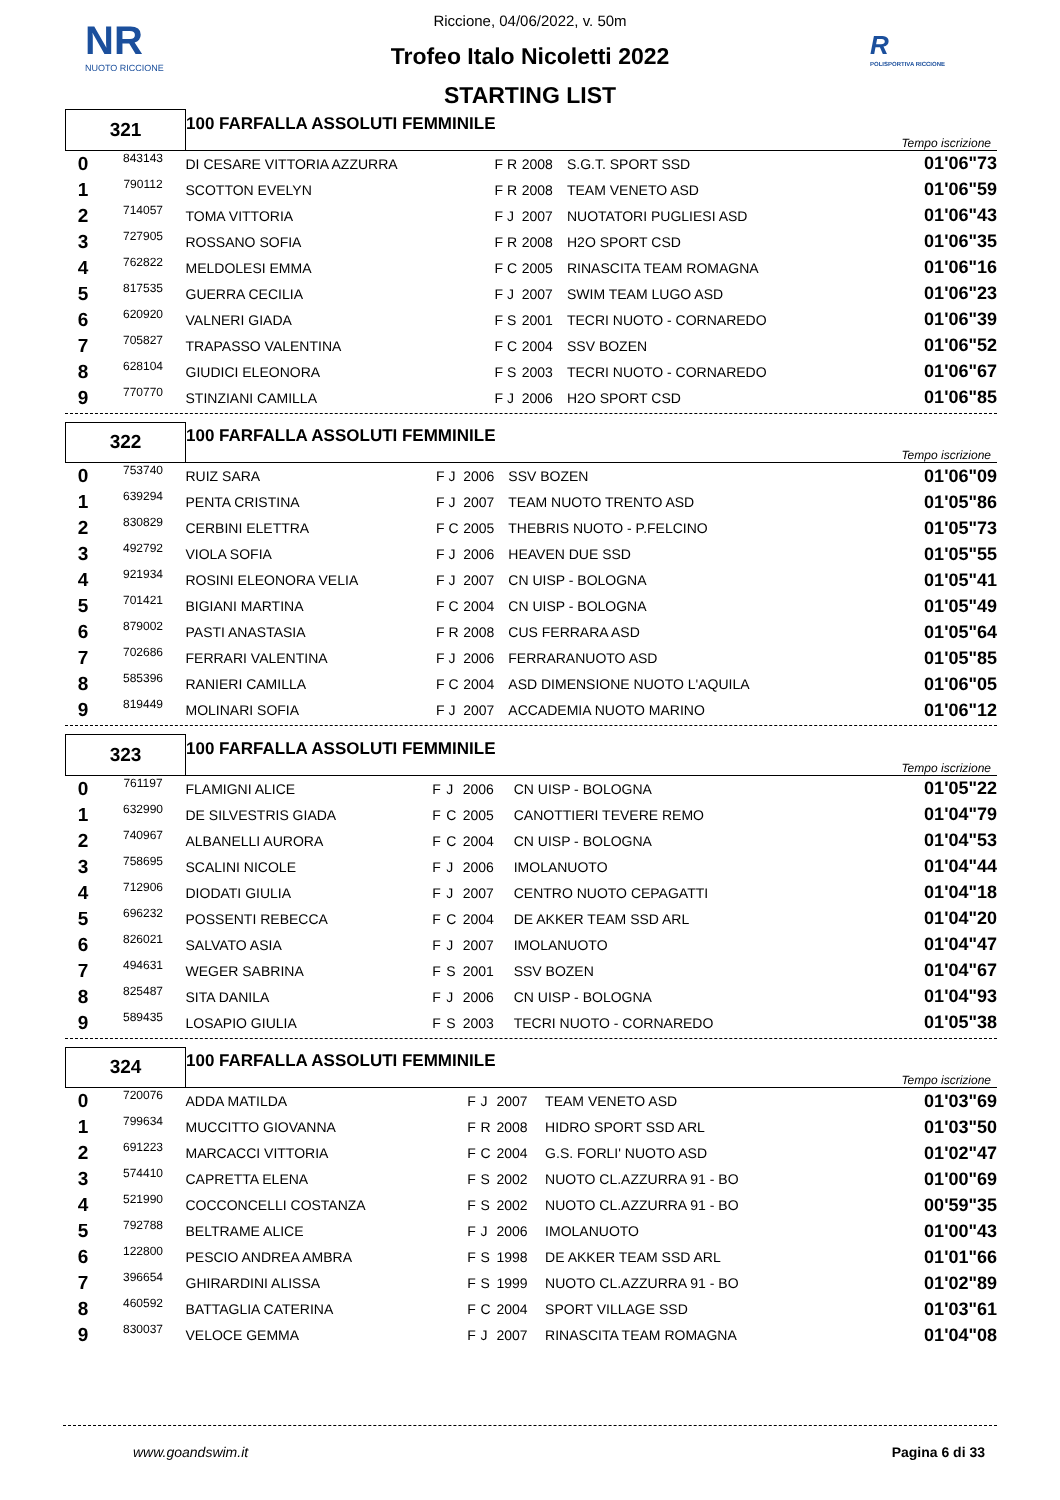NR
NUOTO RICCIONE
R
POLISPORTIVA RICCIONE
Riccione, 04/06/2022, v. 50m
Trofeo Italo Nicoletti 2022
STARTING LIST
| 321 | | 100 FARFALLA ASSOLUTI FEMMINILE | | | | | Tempo iscrizione |
| 0 | 843143 | DI CESARE VITTORIA AZZURRA | F | R | 2008 | S.G.T. SPORT SSD | 01'06"73 |
| 1 | 790112 | SCOTTON EVELYN | F | R | 2008 | TEAM VENETO ASD | 01'06"59 |
| 2 | 714057 | TOMA VITTORIA | F | J | 2007 | NUOTATORI PUGLIESI ASD | 01'06"43 |
| 3 | 727905 | ROSSANO SOFIA | F | R | 2008 | H2O SPORT CSD | 01'06"35 |
| 4 | 762822 | MELDOLESI EMMA | F | C | 2005 | RINASCITA TEAM ROMAGNA | 01'06"16 |
| 5 | 817535 | GUERRA CECILIA | F | J | 2007 | SWIM TEAM LUGO ASD | 01'06"23 |
| 6 | 620920 | VALNERI GIADA | F | S | 2001 | TECRI NUOTO - CORNAREDO | 01'06"39 |
| 7 | 705827 | TRAPASSO VALENTINA | F | C | 2004 | SSV BOZEN | 01'06"52 |
| 8 | 628104 | GIUDICI ELEONORA | F | S | 2003 | TECRI NUOTO - CORNAREDO | 01'06"67 |
| 9 | 770770 | STINZIANI CAMILLA | F | J | 2006 | H2O SPORT CSD | 01'06"85 |
| 322 | | 100 FARFALLA ASSOLUTI FEMMINILE | | | | | Tempo iscrizione |
| 0 | 753740 | RUIZ SARA | F | J | 2006 | SSV BOZEN | 01'06"09 |
| 1 | 639294 | PENTA CRISTINA | F | J | 2007 | TEAM NUOTO TRENTO ASD | 01'05"86 |
| 2 | 830829 | CERBINI ELETTRA | F | C | 2005 | THEBRIS NUOTO - P.FELCINO | 01'05"73 |
| 3 | 492792 | VIOLA SOFIA | F | J | 2006 | HEAVEN DUE SSD | 01'05"55 |
| 4 | 921934 | ROSINI ELEONORA VELIA | F | J | 2007 | CN UISP - BOLOGNA | 01'05"41 |
| 5 | 701421 | BIGIANI MARTINA | F | C | 2004 | CN UISP - BOLOGNA | 01'05"49 |
| 6 | 879002 | PASTI ANASTASIA | F | R | 2008 | CUS FERRARA ASD | 01'05"64 |
| 7 | 702686 | FERRARI VALENTINA | F | J | 2006 | FERRARANUOTO ASD | 01'05"85 |
| 8 | 585396 | RANIERI CAMILLA | F | C | 2004 | ASD DIMENSIONE NUOTO L'AQUILA | 01'06"05 |
| 9 | 819449 | MOLINARI SOFIA | F | J | 2007 | ACCADEMIA NUOTO MARINO | 01'06"12 |
| 323 | | 100 FARFALLA ASSOLUTI FEMMINILE | | | | | Tempo iscrizione |
| 0 | 761197 | FLAMIGNI ALICE | F | J | 2006 | CN UISP - BOLOGNA | 01'05"22 |
| 1 | 632990 | DE SILVESTRIS GIADA | F | C | 2005 | CANOTTIERI TEVERE REMO | 01'04"79 |
| 2 | 740967 | ALBANELLI AURORA | F | C | 2004 | CN UISP - BOLOGNA | 01'04"53 |
| 3 | 758695 | SCALINI NICOLE | F | J | 2006 | IMOLANUOTO | 01'04"44 |
| 4 | 712906 | DIODATI GIULIA | F | J | 2007 | CENTRO NUOTO CEPAGATTI | 01'04"18 |
| 5 | 696232 | POSSENTI REBECCA | F | C | 2004 | DE AKKER TEAM SSD ARL | 01'04"20 |
| 6 | 826021 | SALVATO ASIA | F | J | 2007 | IMOLANUOTO | 01'04"47 |
| 7 | 494631 | WEGER SABRINA | F | S | 2001 | SSV BOZEN | 01'04"67 |
| 8 | 825487 | SITA DANILA | F | J | 2006 | CN UISP - BOLOGNA | 01'04"93 |
| 9 | 589435 | LOSAPIO GIULIA | F | S | 2003 | TECRI NUOTO - CORNAREDO | 01'05"38 |
| 324 | | 100 FARFALLA ASSOLUTI FEMMINILE | | | | | Tempo iscrizione |
| 0 | 720076 | ADDA MATILDA | F | J | 2007 | TEAM VENETO ASD | 01'03"69 |
| 1 | 799634 | MUCCITTO GIOVANNA | F | R | 2008 | HIDRO SPORT SSD ARL | 01'03"50 |
| 2 | 691223 | MARCACCI VITTORIA | F | C | 2004 | G.S. FORLI' NUOTO ASD | 01'02"47 |
| 3 | 574410 | CAPRETTA ELENA | F | S | 2002 | NUOTO CL.AZZURRA 91 - BO | 01'00"69 |
| 4 | 521990 | COCCONCELLI COSTANZA | F | S | 2002 | NUOTO CL.AZZURRA 91 - BO | 00'59"35 |
| 5 | 792788 | BELTRAME ALICE | F | J | 2006 | IMOLANUOTO | 01'00"43 |
| 6 | 122800 | PESCIO ANDREA AMBRA | F | S | 1998 | DE AKKER TEAM SSD ARL | 01'01"66 |
| 7 | 396654 | GHIRARDINI ALISSA | F | S | 1999 | NUOTO CL.AZZURRA 91 - BO | 01'02"89 |
| 8 | 460592 | BATTAGLIA CATERINA | F | C | 2004 | SPORT VILLAGE SSD | 01'03"61 |
| 9 | 830037 | VELOCE GEMMA | F | J | 2007 | RINASCITA TEAM ROMAGNA | 01'04"08 |
www.goandswim.it Pagina 6 di 33